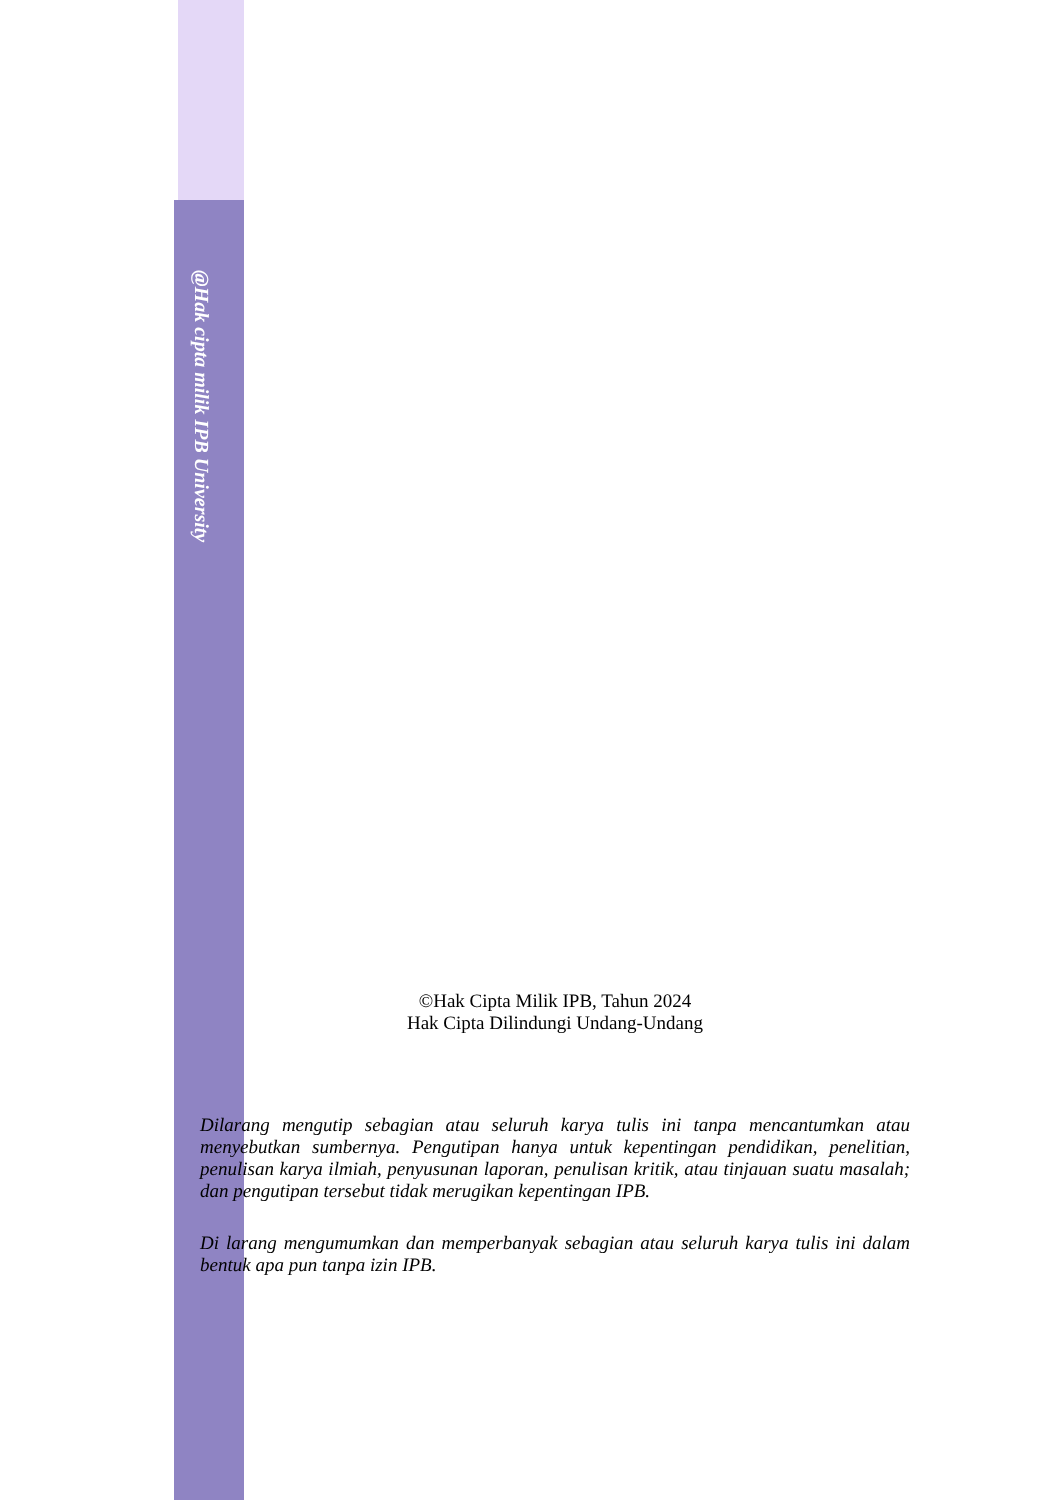@Hak cipta milik IPB University
©Hak Cipta Milik IPB, Tahun 2024
Hak Cipta Dilindungi Undang-Undang
Dilarang mengutip sebagian atau seluruh karya tulis ini tanpa mencantumkan atau menyebutkan sumbernya. Pengutipan hanya untuk kepentingan pendidikan, penelitian, penulisan karya ilmiah, penyusunan laporan, penulisan kritik, atau tinjauan suatu masalah; dan pengutipan tersebut tidak merugikan kepentingan IPB.
Di larang mengumumkan dan memperbanyak sebagian atau seluruh karya tulis ini dalam bentuk apa pun tanpa izin IPB.